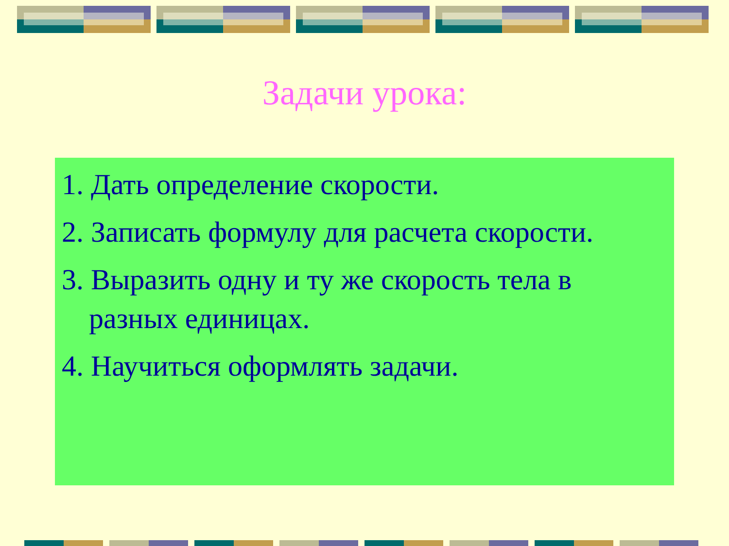Задачи урока:
1. Дать определение скорости.
2. Записать формулу для расчета скорости.
3. Выразить одну и ту же скорость тела в разных единицах.
4. Научиться оформлять задачи.